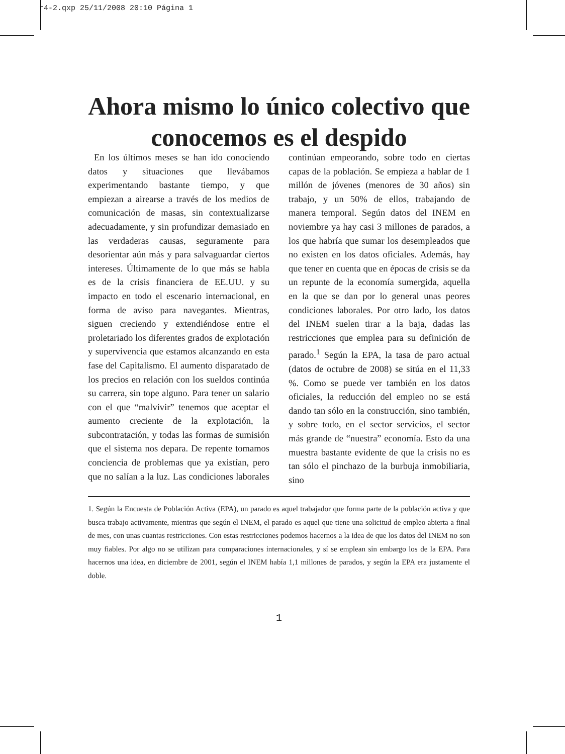r4-2.qxp 25/11/2008 20:10 Página 1
Ahora mismo lo único colectivo que conocemos es el despido
En los últimos meses se han ido conociendo datos y situaciones que llevábamos experimentando bastante tiempo, y que empiezan a airearse a través de los medios de comunicación de masas, sin contextualizarse adecuadamente, y sin profundizar demasiado en las verdaderas causas, seguramente para desorientar aún más y para salvaguardar ciertos intereses. Últimamente de lo que más se habla es de la crisis financiera de EE.UU. y su impacto en todo el escenario internacional, en forma de aviso para navegantes. Mientras, siguen creciendo y extendiéndose entre el proletariado los diferentes grados de explotación y supervivencia que estamos alcanzando en esta fase del Capitalismo. El aumento disparatado de los precios en relación con los sueldos continúa su carrera, sin tope alguno. Para tener un salario con el que “malvivir” tenemos que aceptar el aumento creciente de la explotación, la subcontratación, y todas las formas de sumisión que el sistema nos depara. De repente tomamos conciencia de problemas que ya existían, pero que no salían a la luz. Las condiciones laborales continúan empeorando, sobre todo en ciertas capas de la población. Se empieza a hablar de 1 millón de jóvenes (menores de 30 años) sin trabajo, y un 50% de ellos, trabajando de manera temporal. Según datos del INEM en noviembre ya hay casi 3 millones de parados, a los que habría que sumar los desempleados que no existen en los datos oficiales. Además, hay que tener en cuenta que en épocas de crisis se da un repunte de la economía sumergida, aquella en la que se dan por lo general unas peores condiciones laborales. Por otro lado, los datos del INEM suelen tirar a la baja, dadas las restricciones que emplea para su definición de parado.<sup>1</sup> Según la EPA, la tasa de paro actual (datos de octubre de 2008) se sitúa en el 11,33 %. Como se puede ver también en los datos oficiales, la reducción del empleo no se está dando tan sólo en la construcción, sino también, y sobre todo, en el sector servicios, el sector más grande de “nuestra” economía. Esto da una muestra bastante evidente de que la crisis no es tan sólo el pinchazo de la burbuja inmobiliaria, sino
1. Según la Encuesta de Población Activa (EPA), un parado es aquel trabajador que forma parte de la población activa y que busca trabajo activamente, mientras que según el INEM, el parado es aquel que tiene una solicitud de empleo abierta a final de mes, con unas cuantas restricciones. Con estas restricciones podemos hacernos a la idea de que los datos del INEM no son muy fiables. Por algo no se utilizan para comparaciones internacionales, y sí se emplean sin embargo los de la EPA. Para hacernos una idea, en diciembre de 2001, según el INEM había 1,1 millones de parados, y según la EPA era justamente el doble.
1